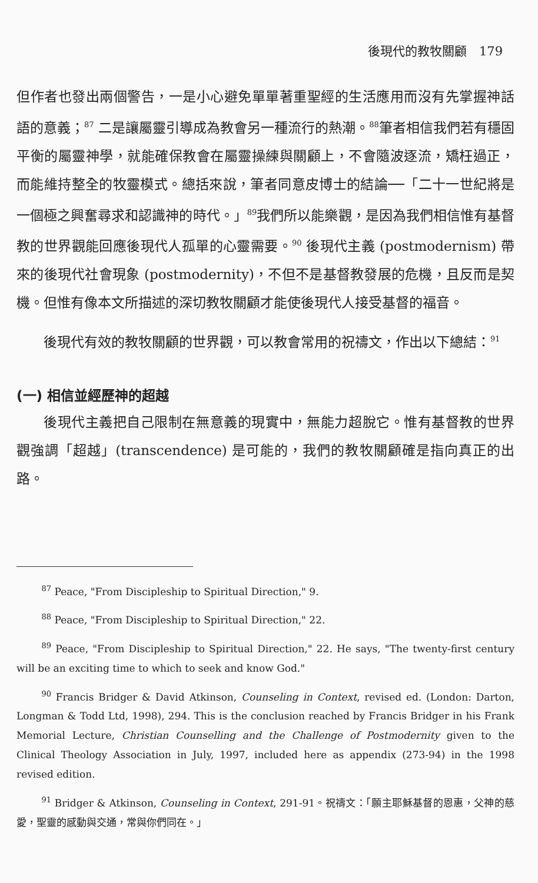後現代的教牧關顧　179
但作者也發出兩個警告，一是小心避免單單著重聖經的生活應用而沒有先掌握神話語的意義；<sup>87</sup> 二是讓屬靈引導成為教會另一種流行的熱潮。<sup>88</sup>筆者相信我們若有穩固平衡的屬靈神學，就能確保教會在屬靈操練與關顧上，不會隨波逐流，矯枉過正，而能維持整全的牧靈模式。總括來說，筆者同意皮博士的結論──「二十一世紀將是一個極之興奮尋求和認識神的時代。」<sup>89</sup>我們所以能樂觀，是因為我們相信惟有基督教的世界觀能回應後現代人孤單的心靈需要。<sup>90</sup> 後現代主義 (postmodernism) 帶來的後現代社會現象 (postmodernity)，不但不是基督教發展的危機，且反而是契機。但惟有像本文所描述的深切教牧關顧才能使後現代人接受基督的福音。
後現代有效的教牧關顧的世界觀，可以教會常用的祝禱文，作出以下總結：<sup>91</sup>
(一) 相信並經歷神的超越
後現代主義把自己限制在無意義的現實中，無能力超脫它。惟有基督教的世界觀強調「超越」(transcendence) 是可能的，我們的教牧關顧確是指向真正的出路。
<sup>87</sup> Peace, "From Discipleship to Spiritual Direction," 9.
<sup>88</sup> Peace, "From Discipleship to Spiritual Direction," 22.
<sup>89</sup> Peace, "From Discipleship to Spiritual Direction," 22. He says, "The twenty-first century will be an exciting time to which to seek and know God."
<sup>90</sup> Francis Bridger & David Atkinson, Counseling in Context, revised ed. (London: Darton, Longman & Todd Ltd, 1998), 294. This is the conclusion reached by Francis Bridger in his Frank Memorial Lecture, Christian Counselling and the Challenge of Postmodernity given to the Clinical Theology Association in July, 1997, included here as appendix (273-94) in the 1998 revised edition.
<sup>91</sup> Bridger & Atkinson, Counseling in Context, 291-91。祝禱文：「願主耶穌基督的恩惠，父神的慈愛，聖靈的感動與交通，常與你們同在。」